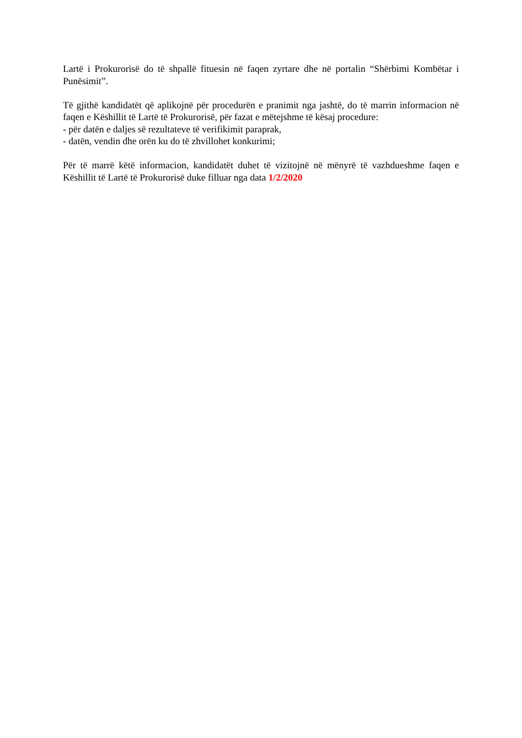Lartë i Prokurorisë do të shpallë fituesin në faqen zyrtare dhe në portalin “Shërbimi Kombëtar i Punësimit”.
Të gjithë kandidatët që aplikojnë për procedurën e pranimit nga jashtë, do të marrin informacion në faqen e Këshillit të Lartë të Prokurorisë, për fazat e mëtejshme të kësaj procedure:
- për datën e daljes së rezultateve të verifikimit paraprak,
- datën, vendin dhe orën ku do të zhvillohet konkurimi;
Për të marrë këtë informacion, kandidatët duhet të vizitojnë në mënyrë të vazhdueshme faqen e Këshillit të Lartë të Prokurorisë duke filluar nga data 1/2/2020